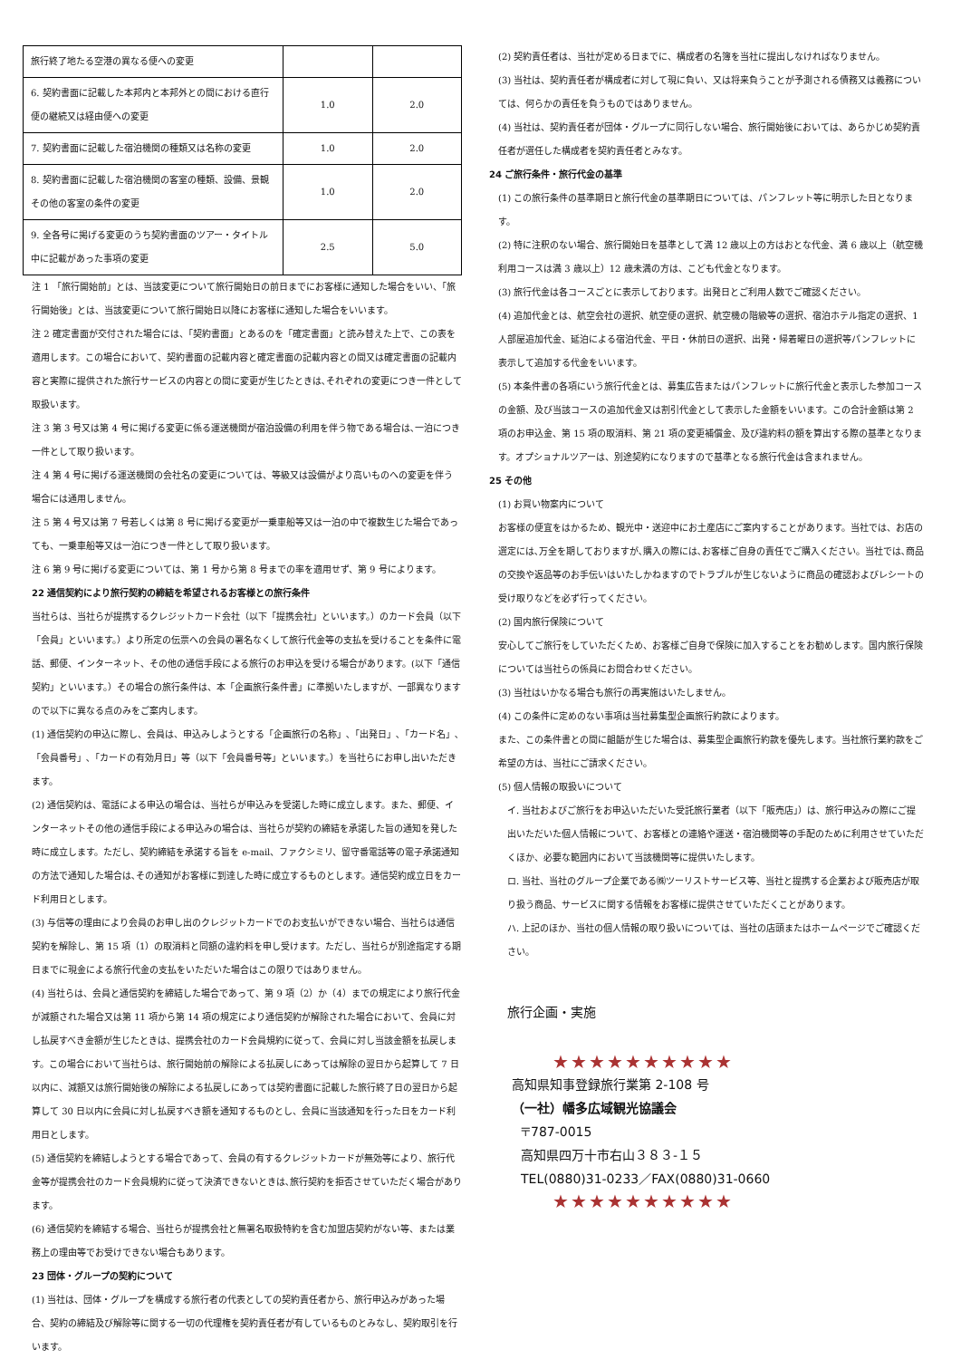| 旅行終了地たる空港の異なる便への変更 | | |
| 6. 契約書面に記載した本邦内と本邦外との間における直行便の継続又は経由便への変更 | 1.0 | 2.0 |
| 7. 契約書面に記載した宿泊機関の種類又は名称の変更 | 1.0 | 2.0 |
| 8. 契約書面に記載した宿泊機関の客室の種類、設備、景観その他の客室の条件の変更 | 1.0 | 2.0 |
| 9. 全各号に掲げる変更のうち契約書面のツアー・タイトル中に記載があった事項の変更 | 2.5 | 5.0 |
注 1 「旅行開始前」とは、当該変更について旅行開始日の前日までにお客様に通知した場合をいい、「旅行開始後」とは、当該変更について旅行開始日以降にお客様に通知した場合をいいます。
注 2 確定書面が交付された場合には、「契約書面」とあるのを「確定書面」と読み替えた上で、この表を適用します。この場合において、契約書面の記載内容と確定書面の記載内容との間又は確定書面の記載内容と実際に提供された旅行サービスの内容との間に変更が生じたときは､それぞれの変更につき一件として取扱います。
注 3 第 3 号又は第 4 号に掲げる変更に係る運送機関が宿泊設備の利用を伴う物である場合は､一泊につき一件として取り扱います。
注 4 第 4 号に掲げる運送機関の会社名の変更については、等級又は設備がより高いものへの変更を伴う場合には通用しません。
注 5 第 4 号又は第 7 号若しくは第 8 号に掲げる変更が一乗車船等又は一泊の中で複数生じた場合であっても、一乗車船等又は一泊につき一件として取り扱います。
注 6 第 9 号に掲げる変更については、第 1 号から第 8 号までの率を適用せず、第 9 号によります。
22 通信契約により旅行契約の締結を希望されるお客様との旅行条件
当社らは、当社らが提携するクレジットカード会社（以下「提携会社」といいます。）のカード会員（以下「会員」といいます。）より所定の伝票への会員の署名なくして旅行代金等の支払を受けることを条件に電話、郵便、インターネット、その他の通信手段による旅行のお申込を受ける場合があります。(以下「通信契約」といいます。）その場合の旅行条件は、本「企画旅行条件書」に準拠いたしますが、一部異なりますので以下に異なる点のみをご案内します。
(1) 通信契約の申込に際し、会員は、申込みしようとする「企画旅行の名称」､「出発日」､「カード名」､「会員番号」､「カードの有効月日」等（以下「会員番号等」といいます。）を当社らにお申し出いただきます。
(2) 通信契約は、電話による申込の場合は、当社らが申込みを受諾した時に成立します。また、郵便、インターネットその他の通信手段による申込みの場合は、当社らが契約の締結を承諾した旨の通知を発した時に成立します。ただし、契約締結を承諾する旨を e-mail、ファクシミリ、留守番電話等の電子承諾通知の方法で通知した場合は､その通知がお客様に到達した時に成立するものとします。通信契約成立日をカード利用日とします。
(3) 与信等の理由により会員のお申し出のクレジットカードでのお支払いができない場合、当社らは通信契約を解除し、第 15 項（1）の取消料と同額の違約料を申し受けます。ただし、当社らが別途指定する期日までに現金による旅行代金の支払をいただいた場合はこの限りではありません。
(4) 当社らは、会員と通信契約を締結した場合であって、第 9 項（2）か（4）までの規定により旅行代金が減額された場合又は第 11 項から第 14 項の規定により通信契約が解除された場合において、会員に対し払戻すべき金額が生じたときは、提携会社のカード会員規約に従って、会員に対し当該金額を払戻します。この場合において当社らは、旅行開始前の解除による払戻しにあっては解除の翌日から起算して 7 日以内に、減額又は旅行開始後の解除による払戻しにあっては契約書面に記載した旅行終了日の翌日から起算して 30 日以内に会員に対し払戻すべき額を通知するものとし、会員に当該通知を行った日をカード利用日とします。
(5) 通信契約を締結しようとする場合であって、会員の有するクレジットカードが無効等により、旅行代金等が提携会社のカード会員規約に従って決済できないときは､旅行契約を拒否させていただく場合があります。
(6) 通信契約を締結する場合、当社らが提携会社と無署名取扱特約を含む加盟店契約がない等、または業務上の理由等でお受けできない場合もあります。
23 団体・グループの契約について
(1) 当社は、団体・グループを構成する旅行者の代表としての契約責任者から、旅行申込みがあった場合、契約の締結及び解除等に関する一切の代理権を契約責任者が有しているものとみなし、契約取引を行います。
(2) 契約責任者は、当社が定める日までに、構成者の名簿を当社に提出しなければなりません。
(3) 当社は、契約責任者が構成者に対して現に負い、又は将来負うことが予測される債務又は義務については、何らかの責任を負うものではありません。
(4) 当社は、契約責任者が団体・グループに同行しない場合、旅行開始後においては、あらかじめ契約責任者が選任した構成者を契約責任者とみなす。
24 ご旅行条件・旅行代金の基準
(1) この旅行条件の基準期日と旅行代金の基準期日については、パンフレット等に明示した日となります。
(2) 特に注釈のない場合、旅行開始日を基準として満 12 歳以上の方はおとな代金、満 6 歳以上（航空機利用コースは満 3 歳以上）12 歳未満の方は、こども代金となります。
(3) 旅行代金は各コースごとに表示しております。出発日とご利用人数でご確認ください。
(4) 追加代金とは、航空会社の選択、航空便の選択、航空機の階級等の選択、宿泊ホテル指定の選択、1 人部屋追加代金、延泊による宿泊代金、平日・休前日の選択、出発・帰着曜日の選択等パンフレットに表示して追加する代金をいいます。
(5) 本条件書の各項にいう旅行代金とは、募集広告またはパンフレットに旅行代金と表示した参加コースの金額、及び当該コースの追加代金又は割引代金として表示した金額をいいます。この合計金額は第 2 項のお申込金、第 15 項の取消料、第 21 項の変更補償金、及び違約料の額を算出する際の基準となります。オプショナルツアーは、別途契約になりますので基準となる旅行代金は含まれません。
25 その他
(1) お買い物案内について
お客様の便宜をはかるため、観光中・送迎中にお土産店にご案内することがあります。当社では、お店の選定には､万全を期しておりますが､購入の際には､お客様ご自身の責任でご購入ください。当社では､商品の交換や返品等のお手伝いはいたしかねますのでトラブルが生じないように商品の確認およびレシートの受け取りなどを必ず行ってください。
(2) 国内旅行保険について
安心してご旅行をしていただくため、お客様ご自身で保険に加入することをお勧めします。国内旅行保険については当社らの係員にお問合わせください。
(3) 当社はいかなる場合も旅行の再実施はいたしません。
(4) この条件に定めのない事項は当社募集型企画旅行約款によります。
また、この条件書との間に齟齬が生じた場合は、募集型企画旅行約款を優先します。当社旅行業約款をご希望の方は、当社にご請求ください。
(5) 個人情報の取扱いについて
イ. 当社およびご旅行をお申込いただいた受託旅行業者（以下「販売店」）は、旅行申込みの際にご提出いただいた個人情報について、お客様との連絡や運送・宿泊機関等の手配のために利用させていただくほか、必要な範囲内において当該機関等に提供いたします。
ロ. 当社、当社のグループ企業である㈱ツーリストサービス等、当社と提携する企業および販売店が取り扱う商品、サービスに関する情報をお客様に提供させていただくことがあります。
ハ. 上記のほか、当社の個人情報の取り扱いについては、当社の店頭またはホームページでご確認ください。
旅行企画・実施
★★★★★★★★★★
高知県知事登録旅行業第 2-108 号
（一社）幡多広域観光協議会
〒787-0015
高知県四万十市右山３８３-１５
TEL(0880)31-0233／FAX(0880)31-0660
★★★★★★★★★★